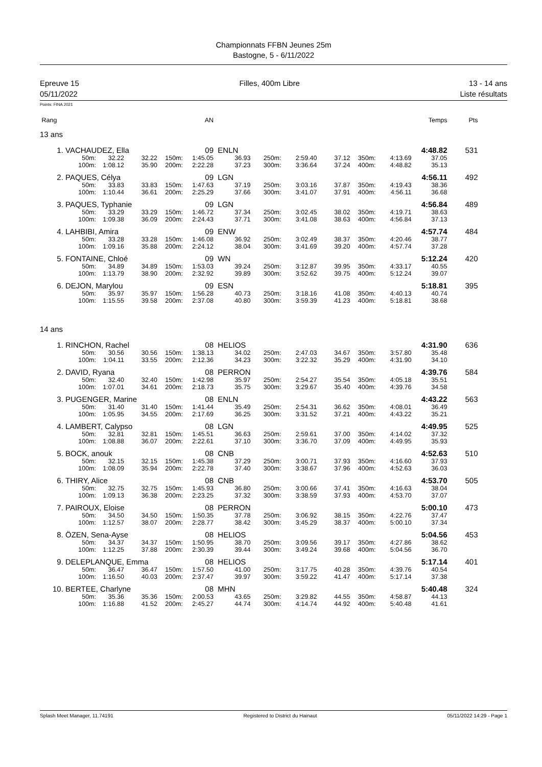Championnats FFBN Jeunes 25m
Bastogne, 5 - 6/11/2022
Epreuve 15
05/11/2022
Filles, 400m Libre 13 - 14 ans
Liste résultats
Points: FINA 2021
| Rang | | | | | AN | | | | | | | Temps | Pts | |
| 13 ans | | | | | | | | | | | | | | |
| 1. | VACHAUDEZ, Ella | | | | 09 | ENLN | | | | | | 4:48.82 | 531 | |
| | 50m: | 32.22 | 32.22 | 150m: | 1:45.05 | 36.93 | 250m: | 2:59.40 | 37.12 | 350m: | 4:13.69 | 37.05 | | |
| | 100m: | 1:08.12 | 35.90 | 200m: | 2:22.28 | 37.23 | 300m: | 3:36.64 | 37.24 | 400m: | 4:48.82 | 35.13 | | |
| 2. | PAQUES, Célya | | | | 09 | LGN | | | | | | 4:56.11 | 492 | |
| | 50m: | 33.83 | 33.83 | 150m: | 1:47.63 | 37.19 | 250m: | 3:03.16 | 37.87 | 350m: | 4:19.43 | 38.36 | | |
| | 100m: | 1:10.44 | 36.61 | 200m: | 2:25.29 | 37.66 | 300m: | 3:41.07 | 37.91 | 400m: | 4:56.11 | 36.68 | | |
| 3. | PAQUES, Typhanie | | | | 09 | LGN | | | | | | 4:56.84 | 489 | |
| | 50m: | 33.29 | 33.29 | 150m: | 1:46.72 | 37.34 | 250m: | 3:02.45 | 38.02 | 350m: | 4:19.71 | 38.63 | | |
| | 100m: | 1:09.38 | 36.09 | 200m: | 2:24.43 | 37.71 | 300m: | 3:41.08 | 38.63 | 400m: | 4:56.84 | 37.13 | | |
| 4. | LAHBIBI, Amira | | | | 09 | ENW | | | | | | 4:57.74 | 484 | |
| | 50m: | 33.28 | 33.28 | 150m: | 1:46.08 | 36.92 | 250m: | 3:02.49 | 38.37 | 350m: | 4:20.46 | 38.77 | | |
| | 100m: | 1:09.16 | 35.88 | 200m: | 2:24.12 | 38.04 | 300m: | 3:41.69 | 39.20 | 400m: | 4:57.74 | 37.28 | | |
| 5. | FONTAINE, Chloé | | | | 09 | WN | | | | | | 5:12.24 | 420 | |
| | 50m: | 34.89 | 34.89 | 150m: | 1:53.03 | 39.24 | 250m: | 3:12.87 | 39.95 | 350m: | 4:33.17 | 40.55 | | |
| | 100m: | 1:13.79 | 38.90 | 200m: | 2:32.92 | 39.89 | 300m: | 3:52.62 | 39.75 | 400m: | 5:12.24 | 39.07 | | |
| 6. | DEJON, Marylou | | | | 09 | ESN | | | | | | 5:18.81 | 395 | |
| | 50m: | 35.97 | 35.97 | 150m: | 1:56.28 | 40.73 | 250m: | 3:18.16 | 41.08 | 350m: | 4:40.13 | 40.74 | | |
| | 100m: | 1:15.55 | 39.58 | 200m: | 2:37.08 | 40.80 | 300m: | 3:59.39 | 41.23 | 400m: | 5:18.81 | 38.68 | | |
| 14 ans | | | | | | | | | | | | | | |
| 1. | RINCHON, Rachel | | | | 08 | HELIOS | | | | | | 4:31.90 | 636 | |
| | 50m: | 30.56 | 30.56 | 150m: | 1:38.13 | 34.02 | 250m: | 2:47.03 | 34.67 | 350m: | 3:57.80 | 35.48 | | |
| | 100m: | 1:04.11 | 33.55 | 200m: | 2:12.36 | 34.23 | 300m: | 3:22.32 | 35.29 | 400m: | 4:31.90 | 34.10 | | |
| 2. | DAVID, Ryana | | | | 08 | PERRON | | | | | | 4:39.76 | 584 | |
| | 50m: | 32.40 | 32.40 | 150m: | 1:42.98 | 35.97 | 250m: | 2:54.27 | 35.54 | 350m: | 4:05.18 | 35.51 | | |
| | 100m: | 1:07.01 | 34.61 | 200m: | 2:18.73 | 35.75 | 300m: | 3:29.67 | 35.40 | 400m: | 4:39.76 | 34.58 | | |
| 3. | PUGENGER, Marine | | | | 08 | ENLN | | | | | | 4:43.22 | 563 | |
| | 50m: | 31.40 | 31.40 | 150m: | 1:41.44 | 35.49 | 250m: | 2:54.31 | 36.62 | 350m: | 4:08.01 | 36.49 | | |
| | 100m: | 1:05.95 | 34.55 | 200m: | 2:17.69 | 36.25 | 300m: | 3:31.52 | 37.21 | 400m: | 4:43.22 | 35.21 | | |
| 4. | LAMBERT, Calypso | | | | 08 | LGN | | | | | | 4:49.95 | 525 | |
| | 50m: | 32.81 | 32.81 | 150m: | 1:45.51 | 36.63 | 250m: | 2:59.61 | 37.00 | 350m: | 4:14.02 | 37.32 | | |
| | 100m: | 1:08.88 | 36.07 | 200m: | 2:22.61 | 37.10 | 300m: | 3:36.70 | 37.09 | 400m: | 4:49.95 | 35.93 | | |
| 5. | BOCK, anouk | | | | 08 | CNB | | | | | | 4:52.63 | 510 | |
| | 50m: | 32.15 | 32.15 | 150m: | 1:45.38 | 37.29 | 250m: | 3:00.71 | 37.93 | 350m: | 4:16.60 | 37.93 | | |
| | 100m: | 1:08.09 | 35.94 | 200m: | 2:22.78 | 37.40 | 300m: | 3:38.67 | 37.96 | 400m: | 4:52.63 | 36.03 | | |
| 6. | THIRY, Alice | | | | 08 | CNB | | | | | | 4:53.70 | 505 | |
| | 50m: | 32.75 | 32.75 | 150m: | 1:45.93 | 36.80 | 250m: | 3:00.66 | 37.41 | 350m: | 4:16.63 | 38.04 | | |
| | 100m: | 1:09.13 | 36.38 | 200m: | 2:23.25 | 37.32 | 300m: | 3:38.59 | 37.93 | 400m: | 4:53.70 | 37.07 | | |
| 7. | PAIROUX, Eloise | | | | 08 | PERRON | | | | | | 5:00.10 | 473 | |
| | 50m: | 34.50 | 34.50 | 150m: | 1:50.35 | 37.78 | 250m: | 3:06.92 | 38.15 | 350m: | 4:22.76 | 37.47 | | |
| | 100m: | 1:12.57 | 38.07 | 200m: | 2:28.77 | 38.42 | 300m: | 3:45.29 | 38.37 | 400m: | 5:00.10 | 37.34 | | |
| 8. | ÖZEN, Sena-Ayse | | | | 08 | HELIOS | | | | | | 5:04.56 | 453 | |
| | 50m: | 34.37 | 34.37 | 150m: | 1:50.95 | 38.70 | 250m: | 3:09.56 | 39.17 | 350m: | 4:27.86 | 38.62 | | |
| | 100m: | 1:12.25 | 37.88 | 200m: | 2:30.39 | 39.44 | 300m: | 3:49.24 | 39.68 | 400m: | 5:04.56 | 36.70 | | |
| 9. | DELEPLANQUE, Emma | | | | 08 | HELIOS | | | | | | 5:17.14 | 401 | |
| | 50m: | 36.47 | 36.47 | 150m: | 1:57.50 | 41.00 | 250m: | 3:17.75 | 40.28 | 350m: | 4:39.76 | 40.54 | | |
| | 100m: | 1:16.50 | 40.03 | 200m: | 2:37.47 | 39.97 | 300m: | 3:59.22 | 41.47 | 400m: | 5:17.14 | 37.38 | | |
| 10. | BERTEE, Charlyne | | | | 08 | MHN | | | | | | 5:40.48 | 324 | |
| | 50m: | 35.36 | 35.36 | 150m: | 2:00.53 | 43.65 | 250m: | 3:29.82 | 44.55 | 350m: | 4:58.87 | 44.13 | | |
| | 100m: | 1:16.88 | 41.52 | 200m: | 2:45.27 | 44.74 | 300m: | 4:14.74 | 44.92 | 400m: | 5:40.48 | 41.61 | | |
Splash Meet Manager, 11.74191 Registered to District du Hainaut 05/11/2022 14:29 - Page 1